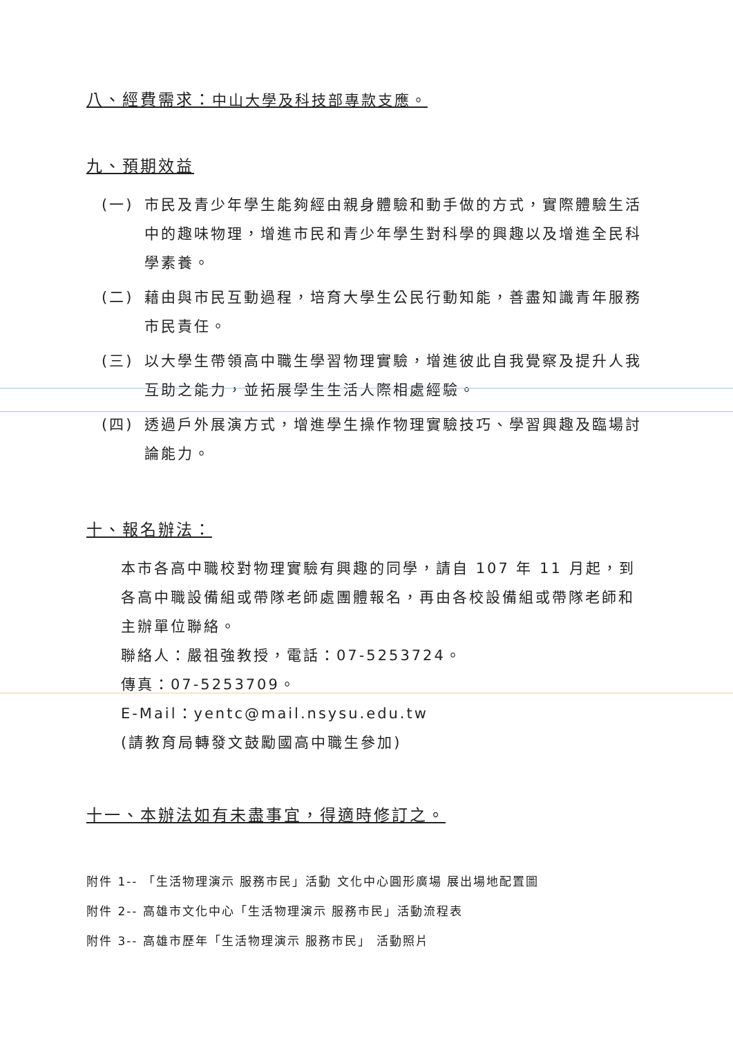八、經費需求：中山大學及科技部專款支應。
九、預期效益
(一) 市民及青少年學生能夠經由親身體驗和動手做的方式，實際體驗生活中的趣味物理，增進市民和青少年學生對科學的興趣以及增進全民科學素養。
(二) 藉由與市民互動過程，培育大學生公民行動知能，善盡知識青年服務市民責任。
(三) 以大學生帶領高中職生學習物理實驗，增進彼此自我覺察及提升人我互助之能力，並拓展學生生活人際相處經驗。
(四) 透過戶外展演方式，增進學生操作物理實驗技巧、學習興趣及臨場討論能力。
十、報名辦法：
本市各高中職校對物理實驗有興趣的同學，請自 107 年 11 月起，到各高中職設備組或帶隊老師處團體報名，再由各校設備組或帶隊老師和主辦單位聯絡。
聯絡人：嚴祖強教授，電話：07-5253724。
傳真：07-5253709。
E-Mail：yentc@mail.nsysu.edu.tw
(請教育局轉發文鼓勵國高中職生參加)
十一、本辦法如有未盡事宜，得適時修訂之。
附件 1-- 「生活物理演示 服務市民」活動 文化中心圓形廣場 展出場地配置圖
附件 2-- 高雄市文化中心「生活物理演示 服務市民」活動流程表
附件 3-- 高雄市歷年「生活物理演示 服務市民」 活動照片